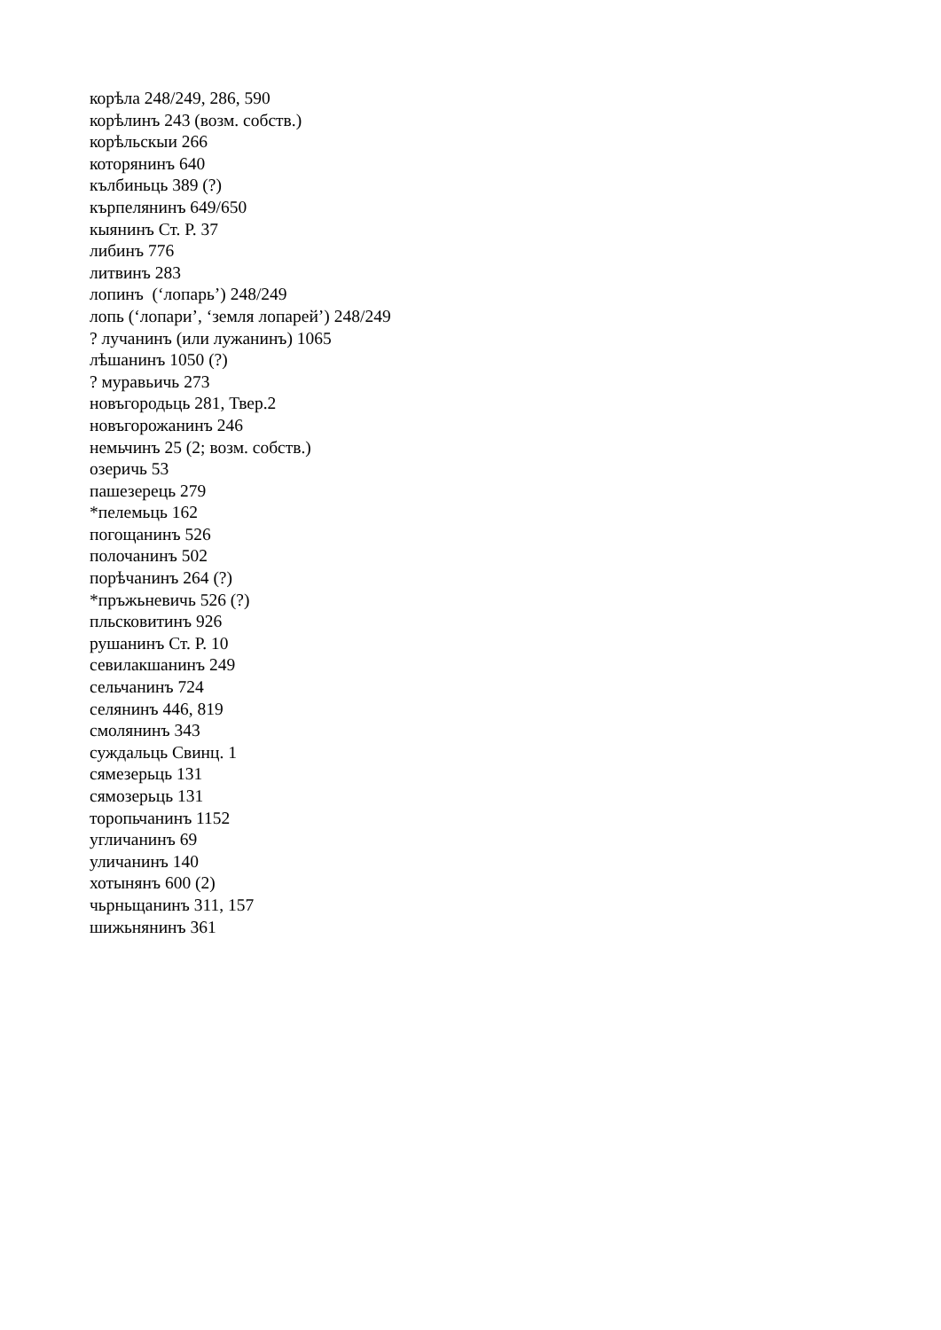корѣла 248/249, 286, 590
корѣлинъ 243 (возм. собств.)
корѣльскыи 266
которянинъ 640
кълбиньць 389 (?)
кърпелянинъ 649/650
кыянинъ Ст. Р. 37
либинъ 776
литвинъ 283
лопинъ (‘лопарь’) 248/249
лопь (‘лопари’, ‘земля лопарей’) 248/249
? лучанинъ (или лужанинъ) 1065
лѣшанинъ 1050 (?)
? муравьичь 273
новъгородьць 281, Твер.2
новъгорожанинъ 246
немьчинъ 25 (2; возм. собств.)
озеричь 53
пашезерець 279
*пелемьць 162
погощанинъ 526
полочанинъ 502
порѣчанинъ 264 (?)
*пръжьневичь 526 (?)
пльсковитинъ 926
рушанинъ Ст. Р. 10
севилакшанинъ 249
сельчанинъ 724
селянинъ 446, 819
смолянинъ 343
суждальць Свинц. 1
сямезерьць 131
сямозерьць 131
торопьчанинъ 1152
угличанинъ 69
уличанинъ 140
хотынянъ 600 (2)
чьрньщанинъ 311, 157
шижьнянинъ 361